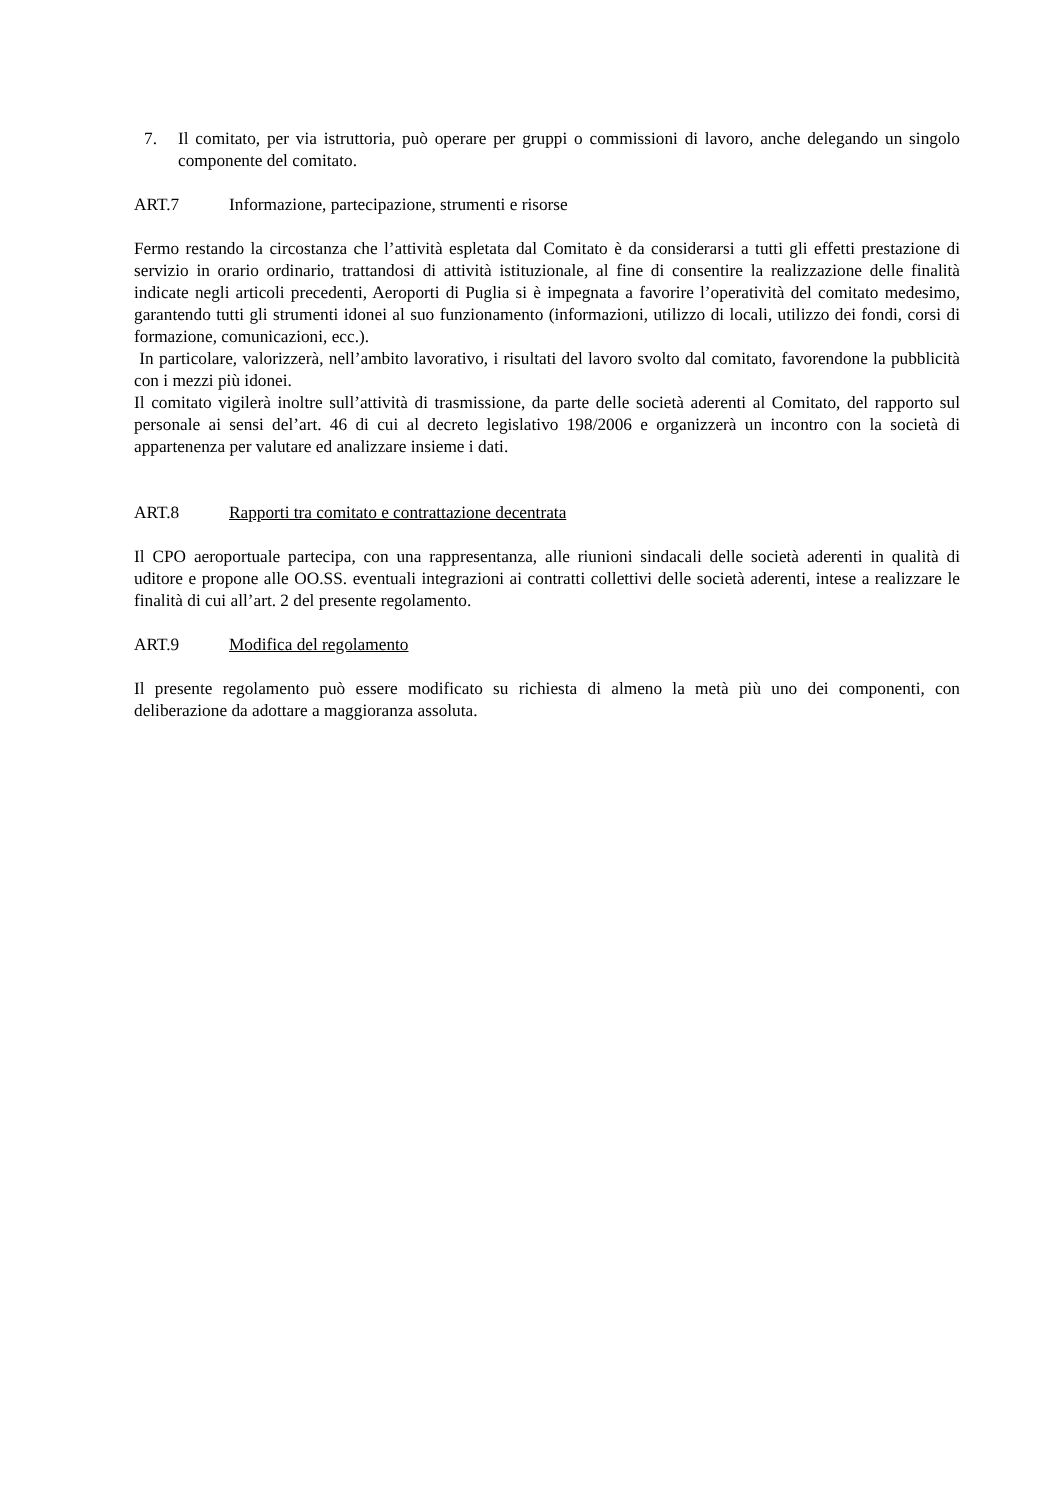7. Il comitato, per via istruttoria, può operare per gruppi o commissioni di lavoro, anche delegando un singolo componente del comitato.
ART.7 Informazione, partecipazione, strumenti e risorse
Fermo restando la circostanza che l’attività espletata dal Comitato è da considerarsi a tutti gli effetti prestazione di servizio in orario ordinario, trattandosi di attività istituzionale, al fine di consentire la realizzazione delle finalità indicate negli articoli precedenti, Aeroporti di Puglia si è impegnata a favorire l’operatività del comitato medesimo, garantendo tutti gli strumenti idonei al suo funzionamento (informazioni, utilizzo di locali, utilizzo dei fondi, corsi di formazione, comunicazioni, ecc.).
In particolare, valorizzerà, nell’ambito lavorativo, i risultati del lavoro svolto dal comitato, favorendone la pubblicità con i mezzi più idonei.
Il comitato vigilerà inoltre sull’attività di trasmissione, da parte delle società aderenti al Comitato, del rapporto sul personale ai sensi del’art. 46 di cui al decreto legislativo 198/2006 e organizzerà un incontro con la società di appartenenza per valutare ed analizzare insieme i dati.
ART.8 Rapporti tra comitato e contrattazione decentrata
Il CPO aeroportuale partecipa, con una rappresentanza, alle riunioni sindacali delle società aderenti in qualità di uditore e propone alle OO.SS. eventuali integrazioni ai contratti collettivi delle società aderenti, intese a realizzare le finalità di cui all’art. 2 del presente regolamento.
ART.9 Modifica del regolamento
Il presente regolamento può essere modificato su richiesta di almeno la metà più uno dei componenti, con deliberazione da adottare a maggioranza assoluta.